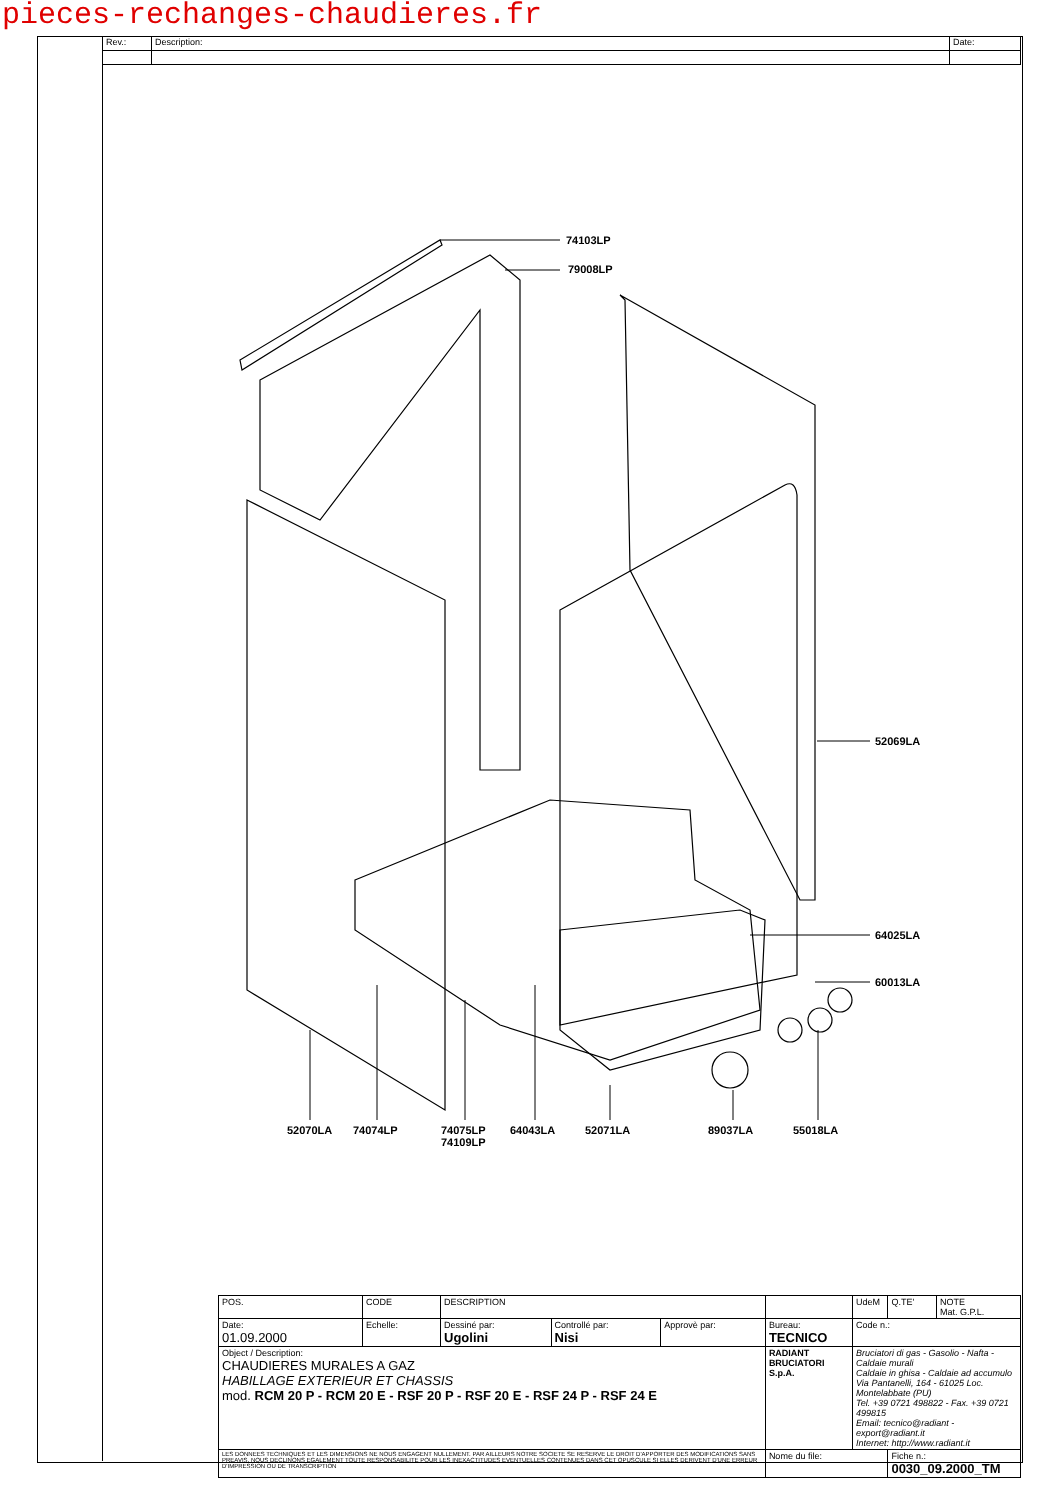pieces-rechanges-chaudieres.fr
| Rev.: | Description: | Date: |
74103LP
79008LP
52069LA
64025LA
60013LA
52070LA 74074LP
74075LP
74109LP
64043LA 52071LA 89037LA 55018LA
| POS. | CODE | | DESCRIPTION | | | | UdeM | Q.TE' | NOTE Mat. G.P.L. |
| Date: 01.09.2000 | | Echelle: | Dessiné par: Ugolini | Controllé par: Nisi | Approvè par: | Bureau: TECNICO | Code n.: | | |
| Object / Description: CHAUDIERES MURALES A GAZ HABILLAGE EXTERIEUR ET CHASSIS mod. RCM 20 P - RCM 20 E - RSF 20 P - RSF 20 E - RSF 24 P - RSF 24 E | | | | | | RADIANT BRUCIATORI S.p.A. | Bruciatori di gas - Gasolio - Nafta - Caldaie murali Caldaie in ghisa - Caldaie ad accumulo Via Pantanelli, 164 - 61025 Loc. Montelabbate (PU) Tel. +39 0721 498822 - Fax. +39 0721 499815 Email: tecnico@radiant - export@radiant.it Internet: http://www.radiant.it | | |
| LES DONNEES TECHNIQUES ET LES DIMENSIONS NE NOUS ENGAGENT NULLEMENT. PAR AILLEURS NOTRE SOCIETE SE RESERVE LE DROIT D'APPORTER DES MODIFICATIONS SANS PREAVIS. NOUS DECLINONS EGALEMENT TOUTE RESPONSABILITE POUR LES INEXACTITUDES EVENTUELLES CONTENUES DANS CET OPUSCULE SI ELLES DERIVENT D'UNE ERREUR D'IMPRESSION OU DE TRANSCRIPTION | | | | | | Nome du file: | | Fiche n.: 0030_09.2000_TM | |